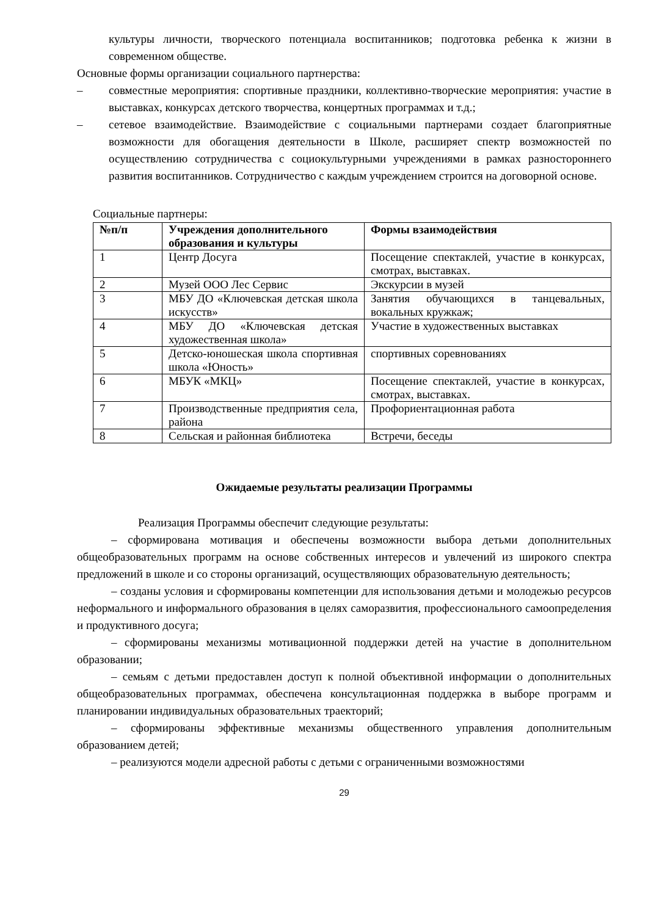культуры личности, творческого потенциала воспитанников; подготовка ребенка к жизни в современном обществе.
Основные формы организации социального партнерства:
– совместные мероприятия: спортивные праздники, коллективно-творческие мероприятия: участие в выставках, конкурсах детского творчества, концертных программах и т.д.;
– сетевое взаимодействие. Взаимодействие с социальными партнерами создает благоприятные возможности для обогащения деятельности в Школе, расширяет спектр возможностей по осуществлению сотрудничества с социокультурными учреждениями в рамках разностороннего развития воспитанников. Сотрудничество с каждым учреждением строится на договорной основе.
Социальные партнеры:
| №п/п | Учреждения дополнительного образования и культуры | Формы взаимодействия |
| --- | --- | --- |
| 1 | Центр Досуга | Посещение спектаклей, участие в конкурсах, смотрах, выставках. |
| 2 | Музей ООО Лес Сервис | Экскурсии в музей |
| 3 | МБУ ДО «Ключевская детская школа искусств» | Занятия обучающихся в танцевальных, вокальных кружкаж; |
| 4 | МБУ ДО «Ключевская детская художественная школа» | Участие в художественных выставках |
| 5 | Детско-юношеская школа спортивная школа «Юность» | спортивных соревнованиях |
| 6 | МБУК «МКЦ» | Посещение спектаклей, участие в конкурсах, смотрах, выставках. |
| 7 | Производственные предприятия села, района | Профориентационная работа |
| 8 | Сельская и районная библиотека | Встречи, беседы |
Ожидаемые результаты реализации Программы
Реализация Программы обеспечит следующие результаты:
– сформирована мотивация и обеспечены возможности выбора детьми дополнительных общеобразовательных программ на основе собственных интересов и увлечений из широкого спектра предложений в школе и со стороны организаций, осуществляющих образовательную деятельность;
– созданы условия и сформированы компетенции для использования детьми и молодежью ресурсов неформального и информального образования в целях саморазвития, профессионального самоопределения и продуктивного досуга;
– сформированы механизмы мотивационной поддержки детей на участие в дополнительном образовании;
– семьям с детьми предоставлен доступ к полной объективной информации о дополнительных общеобразовательных программах, обеспечена консультационная поддержка в выборе программ и планировании индивидуальных образовательных траекторий;
– сформированы эффективные механизмы общественного управления дополнительным образованием детей;
– реализуются модели адресной работы с детьми с ограниченными возможностями
29